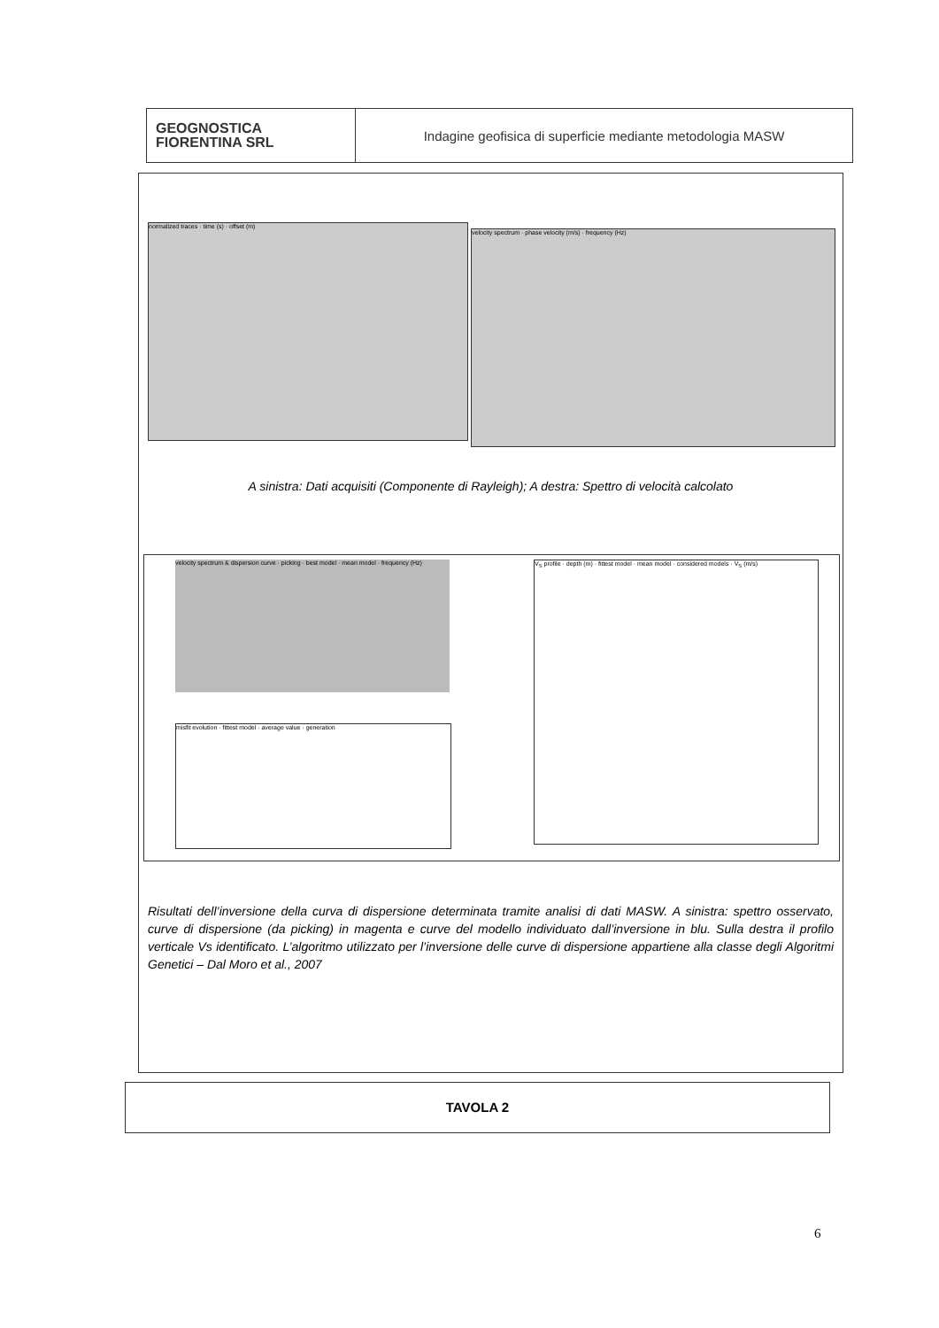GEOGNOSTICA
FIORENTINA SRL
Indagine geofisica di superficie mediante metodologia MASW
normalized traces · time (s) · offset (m)
velocity spectrum · phase velocity (m/s) · frequency (Hz)
A sinistra: Dati acquisiti (Componente di Rayleigh); A destra: Spettro di velocità calcolato
velocity spectrum & dispersion curve · picking · best model · mean model · frequency (Hz)
misfit evolution · fittest model · average value · generation
V<sub>S</sub> profile · depth (m) · fittest model · mean model · considered models · V<sub>S</sub> (m/s)
Risultati dell’inversione della curva di dispersione determinata tramite analisi di dati MASW. A sinistra: spettro osservato, curve di dispersione (da picking) in magenta e curve del modello individuato dall’inversione in blu. Sulla destra il profilo verticale Vs identificato. L’algoritmo utilizzato per l’inversione delle curve di dispersione appartiene alla classe degli Algoritmi Genetici – Dal Moro et al., 2007
TAVOLA 2
6